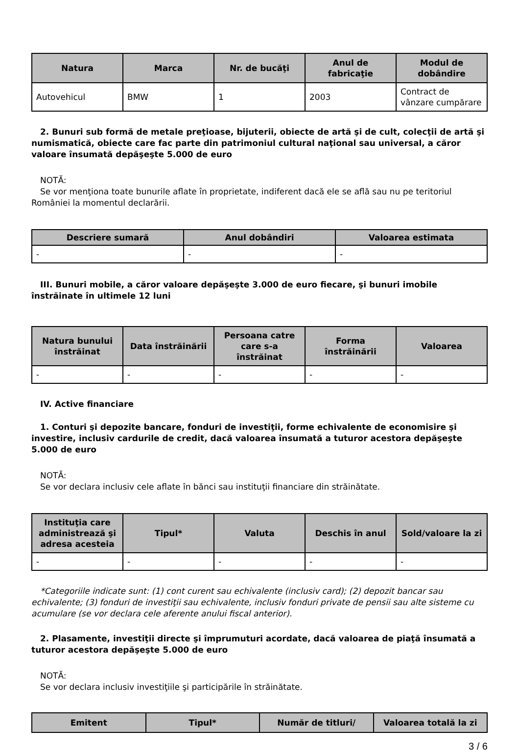| Natura | Marca | Nr. de bucăţi | Anul de fabricaţie | Modul de dobândire |
| --- | --- | --- | --- | --- |
| Autovehicul | BMW | 1 | 2003 | Contract de vânzare cumpărare |
2. Bunuri sub formă de metale preţioase, bijuterii, obiecte de artă şi de cult, colecţii de artă şi numismatică, obiecte care fac parte din patrimoniul cultural naţional sau universal, a căror valoare însumată depăşeşte 5.000 de euro
NOTĂ:
Se vor menţiona toate bunurile aflate în proprietate, indiferent dacă ele se află sau nu pe teritoriul României la momentul declarării.
| Descriere sumară | Anul dobândiri | Valoarea estimata |
| --- | --- | --- |
| - | - | - |
III. Bunuri mobile, a căror valoare depăşeşte 3.000 de euro fiecare, şi bunuri imobile înstrăinate în ultimele 12 luni
| Natura bunului înstrăinat | Data înstrăinării | Persoana catre care s-a înstrăinat | Forma înstrăinării | Valoarea |
| --- | --- | --- | --- | --- |
| - | - | - | - | - |
IV. Active financiare
1. Conturi şi depozite bancare, fonduri de investiţii, forme echivalente de economisire şi investire, inclusiv cardurile de credit, dacă valoarea însumată a tuturor acestora depăşeşte 5.000 de euro
NOTĂ:
Se vor declara inclusiv cele aflate în bănci sau instituţii financiare din străinătate.
| Instituţia care administrează şi adresa acesteia | Tipul* | Valuta | Deschis în anul | Sold/valoare la zi |
| --- | --- | --- | --- | --- |
| - | - | - | - | - |
*Categoriile indicate sunt: (1) cont curent sau echivalente (inclusiv card); (2) depozit bancar sau echivalente; (3) fonduri de investiţii sau echivalente, inclusiv fonduri private de pensii sau alte sisteme cu acumulare (se vor declara cele aferente anului fiscal anterior).
2. Plasamente, investiţii directe şi împrumuturi acordate, dacă valoarea de piaţă însumată a tuturor acestora depăşeşte 5.000 de euro
NOTĂ:
Se vor declara inclusiv investiţiile şi participările în străinătate.
| Emitent | Tipul* | Număr de titluri/ | Valoarea totală la zi |
| --- | --- | --- | --- |
3 / 6